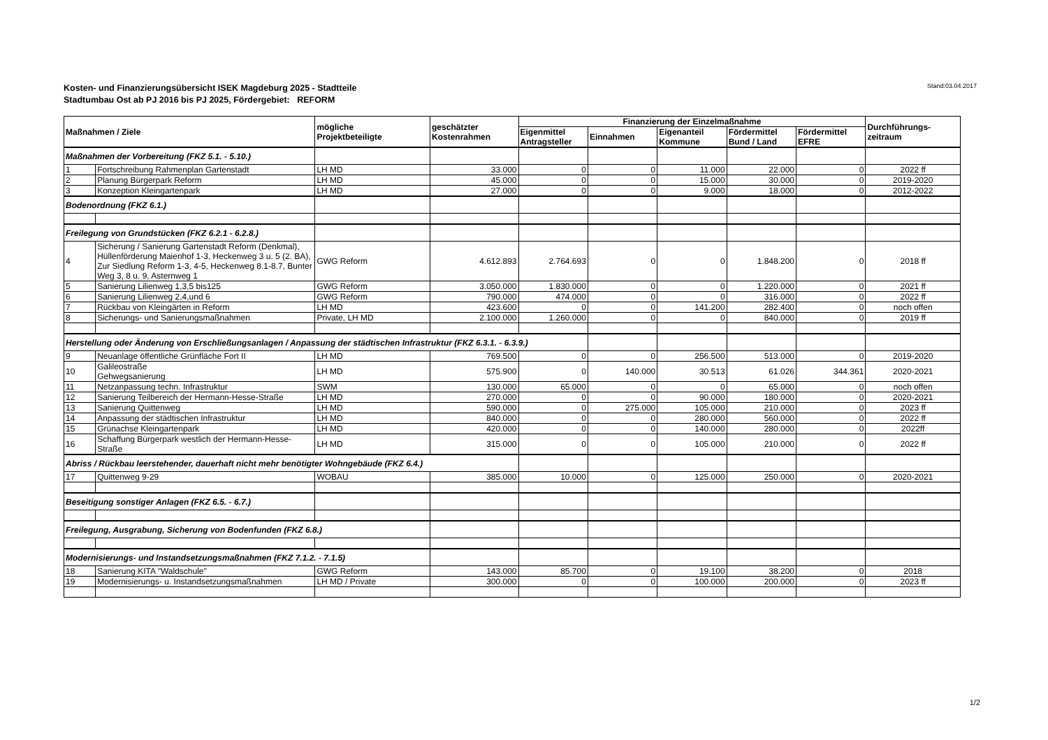Kosten- und Finanzierungsübersicht ISEK Magdeburg 2025 - Stadtteile
Stadtumbau Ost ab PJ 2016 bis PJ 2025, Fördergebiet: REFORM
Stand:03.04.2017
| Maßnahmen / Ziele | | mögliche Projektbeteiligte | geschätzter Kostenrahmen | Finanzierung der Einzelmaßnahme | | | | | Durchführungs- zeitraum |
| --- | --- | --- | --- | --- | --- | --- | --- | --- | --- |
| | | | | Eigenmittel Antragsteller | Einnahmen | Eigenanteil Kommune | Fördermittel Bund / Land | Fördermittel EFRE | |
| Maßnahmen der Vorbereitung (FKZ 5.1. - 5.10.) | | | | | | | | | |
| 1 | Fortschreibung Rahmenplan Gartenstadt | LH MD | 33.000 | 0 | 0 | 11.000 | 22.000 | 0 | 2022 ff |
| 2 | Planung Bürgerpark Reform | LH MD | 45.000 | 0 | 0 | 15.000 | 30.000 | 0 | 2019-2020 |
| 3 | Konzeption Kleingartenpark | LH MD | 27.000 | 0 | 0 | 9.000 | 18.000 | 0 | 2012-2022 |
| Bodenordnung (FKZ 6.1.) | | | | | | | | | |
| Freilegung von Grundstücken (FKZ 6.2.1 - 6.2.8.) | | | | | | | | | |
| 4 | Sicherung / Sanierung Gartenstadt Reform (Denkmal), Hüllenförderung Maienhof 1-3, Heckenweg 3 u. 5 (2. BA), Zur Siedlung Reform 1-3, 4-5, Heckenweg 8.1-8.7, Bunter Weg 3, 8 u. 9, Asternweg 1 | GWG Reform | 4.612.893 | 2.764.693 | 0 | 0 | 1.848.200 | 0 | 2018 ff |
| 5 | Sanierung Lilienweg 1,3,5 bis125 | GWG Reform | 3.050.000 | 1.830.000 | 0 | 0 | 1.220.000 | 0 | 2021 ff |
| 6 | Sanierung Lilienweg 2,4,und 6 | GWG Reform | 790.000 | 474.000 | 0 | 0 | 316.000 | 0 | 2022 ff |
| 7 | Rückbau von Kleingärten in Reform | LH MD | 423.600 | 0 | 0 | 141.200 | 282.400 | 0 | noch offen |
| 8 | Sicherungs- und Sanierungsmaßnahmen | Private, LH MD | 2.100.000 | 1.260.000 | 0 | 0 | 840.000 | 0 | 2019 ff |
| Herstellung oder Änderung von Erschließungsanlagen / Anpassung der städtischen Infrastruktur (FKZ 6.3.1. - 6.3.9.) | | | | | | | | | |
| 9 | Neuanlage öffentliche Grünfläche Fort II | LH MD | 769.500 | 0 | 0 | 256.500 | 513.000 | 0 | 2019-2020 |
| 10 | Galileostraße Gehwegsanierung | LH MD | 575.900 | 0 | 140.000 | 30.513 | 61.026 | 344.361 | 2020-2021 |
| 11 | Netzanpassung techn. Infrastruktur | SWM | 130.000 | 65.000 | 0 | 0 | 65.000 | 0 | noch offen |
| 12 | Sanierung Teilbereich der Hermann-Hesse-Straße | LH MD | 270.000 | 0 | 0 | 90.000 | 180.000 | 0 | 2020-2021 |
| 13 | Sanierung Quittenweg | LH MD | 590.000 | 0 | 275.000 | 105.000 | 210.000 | 0 | 2023 ff |
| 14 | Anpassung der städtischen Infrastruktur | LH MD | 840.000 | 0 | 0 | 280.000 | 560.000 | 0 | 2022 ff |
| 15 | Grünachse Kleingartenpark | LH MD | 420.000 | 0 | 0 | 140.000 | 280.000 | 0 | 2022ff |
| 16 | Schaffung Bürgerpark westlich der Hermann-Hesse-Straße | LH MD | 315.000 | 0 | 0 | 105.000 | 210.000 | 0 | 2022 ff |
| Abriss / Rückbau leerstehender, dauerhaft nicht mehr benötigter Wohngebäude (FKZ 6.4.) | | | | | | | | | |
| 17 | Quittenweg 9-29 | WOBAU | 385.000 | 10.000 | 0 | 125.000 | 250.000 | 0 | 2020-2021 |
| Beseitigung sonstiger Anlagen (FKZ 6.5. - 6.7.) | | | | | | | | | |
| Freilegung, Ausgrabung, Sicherung von Bodenfunden (FKZ 6.8.) | | | | | | | | | |
| Modernisierungs- und Instandsetzungsmaßnahmen (FKZ 7.1.2. - 7.1.5) | | | | | | | | | |
| 18 | Sanierung KITA "Waldschule" | GWG Reform | 143.000 | 85.700 | 0 | 19.100 | 38.200 | 0 | 2018 |
| 19 | Modernisierungs- u. Instandsetzungsmaßnahmen | LH MD / Private | 300.000 | 0 | 0 | 100.000 | 200.000 | 0 | 2023 ff |
1/2